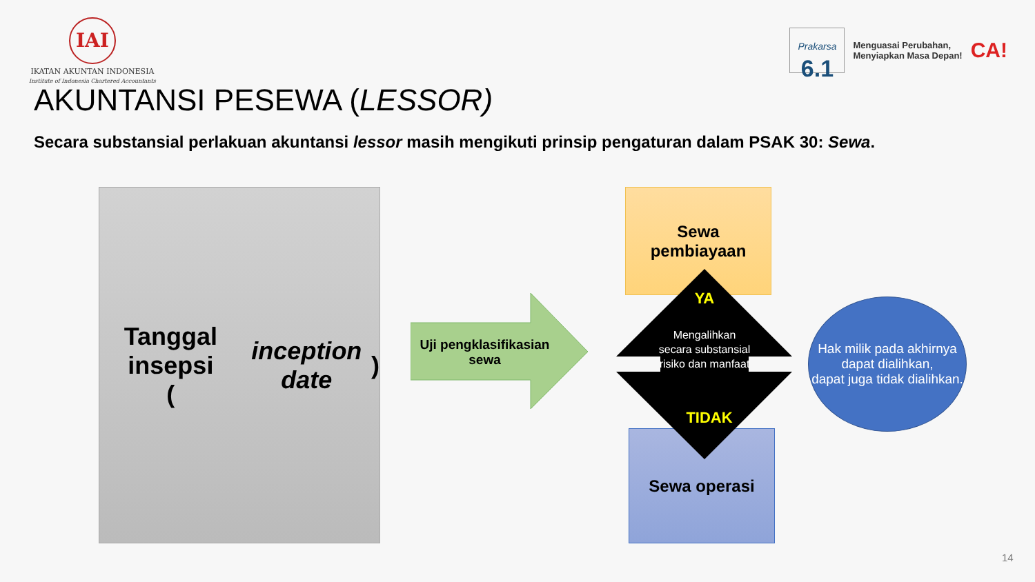IAI
IKATAN AKUNTAN INDONESIA
Institute of Indonesia Chartered Accountants
Prakarsa
6.1
Menguasai Perubahan,
Menyiapkan Masa Depan!
CA!
AKUNTANSI PESEWA (LESSOR)
Secara substansial perlakuan akuntansi lessor masih mengikuti prinsip pengaturan dalam PSAK 30: Sewa.
Tanggal insepsi
(inception date)
Uji pengklasifikasian sewa
Sewa
pembiayaan
Sewa operasi
YA
Mengalihkan secara substansial risiko dan manfaat
TIDAK
Hak milik pada akhirnya dapat dialihkan,
dapat juga tidak dialihkan.
14